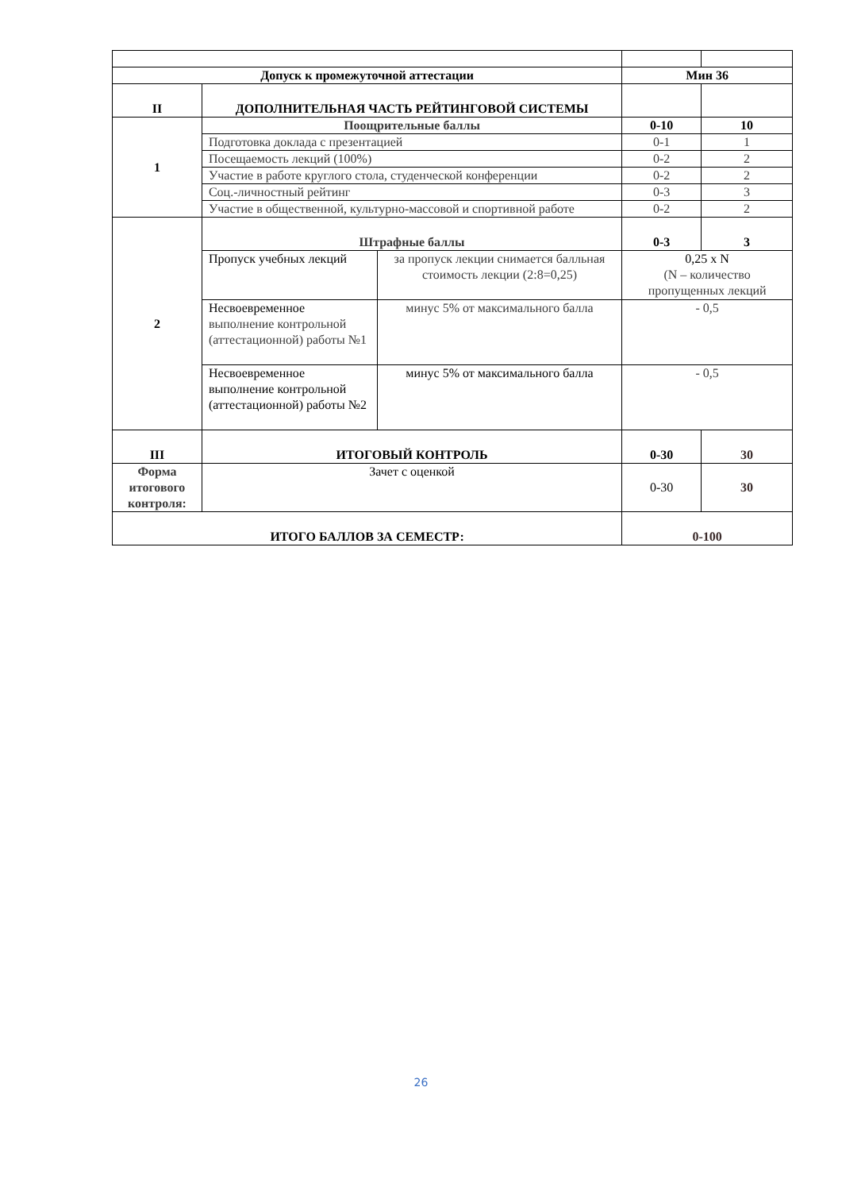| Допуск к промежуточной аттестации | | | Мин 36 | |
| II | ДОПОЛНИТЕЛЬНАЯ ЧАСТЬ РЕЙТИНГОВОЙ СИСТЕМЫ | | | |
| 1 | Поощрительные баллы | | 0-10 | 10 |
| | Подготовка доклада с презентацией | | 0-1 | 1 |
| | Посещаемость лекций (100%) | | 0-2 | 2 |
| | Участие в работе круглого стола, студенческой конференции | | 0-2 | 2 |
| | Соц.-личностный рейтинг | | 0-3 | 3 |
| | Участие в общественной, культурно-массовой и спортивной работе | | 0-2 | 2 |
| 2 | Штрафные баллы | | 0-3 | 3 |
| | Пропуск учебных лекций | за пропуск лекции снимается балльная стоимость лекции (2:8=0,25) | 0,25 х N (N – количество пропущенных лекций | |
| | Несвоевременное выполнение контрольной (аттестационной) работы №1 | минус 5% от максимального балла | - 0,5 | |
| | Несвоевременное выполнение контрольной (аттестационной) работы №2 | минус 5% от максимального балла | - 0,5 | |
| III | ИТОГОВЫЙ КОНТРОЛЬ | | 0-30 | 30 |
| Форма итогового контроля: | Зачет с оценкой | | 0-30 | 30 |
| ИТОГО БАЛЛОВ ЗА СЕМЕСТР: | | | 0-100 | |
26